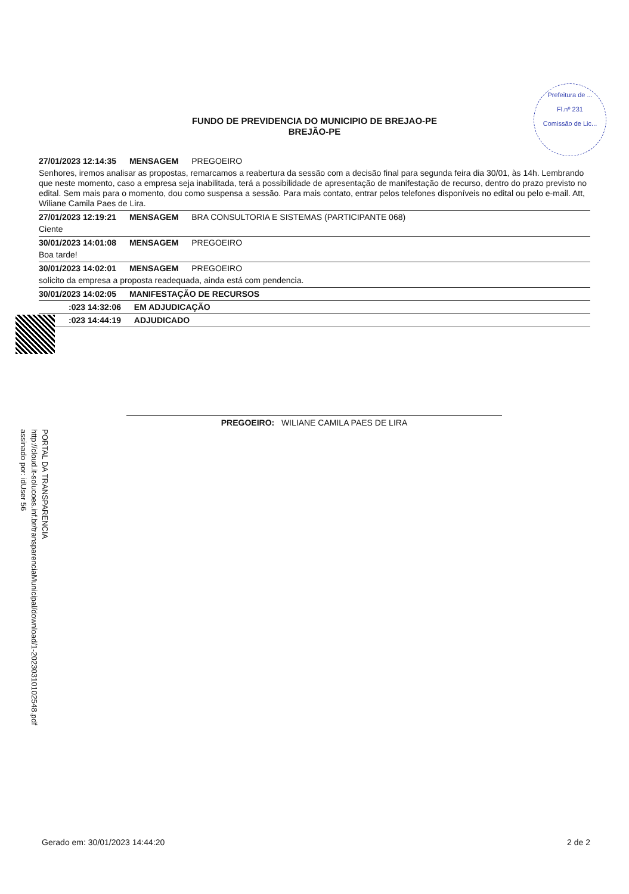Prefeitura de ...
Fl.nº 231
Comissão de Lic...
FUNDO DE PREVIDENCIA DO MUNICIPIO DE BREJAO-PE
BREJÃO-PE
27/01/2023 12:14:35 MENSAGEM PREGOEIRO
Senhores, iremos analisar as propostas, remarcamos a reabertura da sessão com a decisão final para segunda feira dia 30/01, às 14h. Lembrando que neste momento, caso a empresa seja inabilitada, terá a possibilidade de apresentação de manifestação de recurso, dentro do prazo previsto no edital. Sem mais para o momento, dou como suspensa a sessão. Para mais contato, entrar pelos telefones disponíveis no edital ou pelo e-mail. Att, Wiliane Camila Paes de Lira.
27/01/2023 12:19:21 MENSAGEM BRA CONSULTORIA E SISTEMAS (PARTICIPANTE 068)
Ciente
30/01/2023 14:01:08 MENSAGEM PREGOEIRO
Boa tarde!
30/01/2023 14:02:01 MENSAGEM PREGOEIRO
solicito da empresa a proposta readequada, ainda está com pendencia.
30/01/2023 14:02:05 MANIFESTAÇÃO DE RECURSOS
:023 14:32:06 EM ADJUDICAÇÃO
:023 14:44:19 ADJUDICADO
PREGOEIRO: WILIANE CAMILA PAES DE LIRA
PORTAL DA TRANSPARENCIA
http://cloud.it-solucoes.inf.br/transparenciaMunicipal/download/1-20230310102548.pdf
assinado por: idUser 56
Gerado em: 30/01/2023 14:44:20 2 de 2